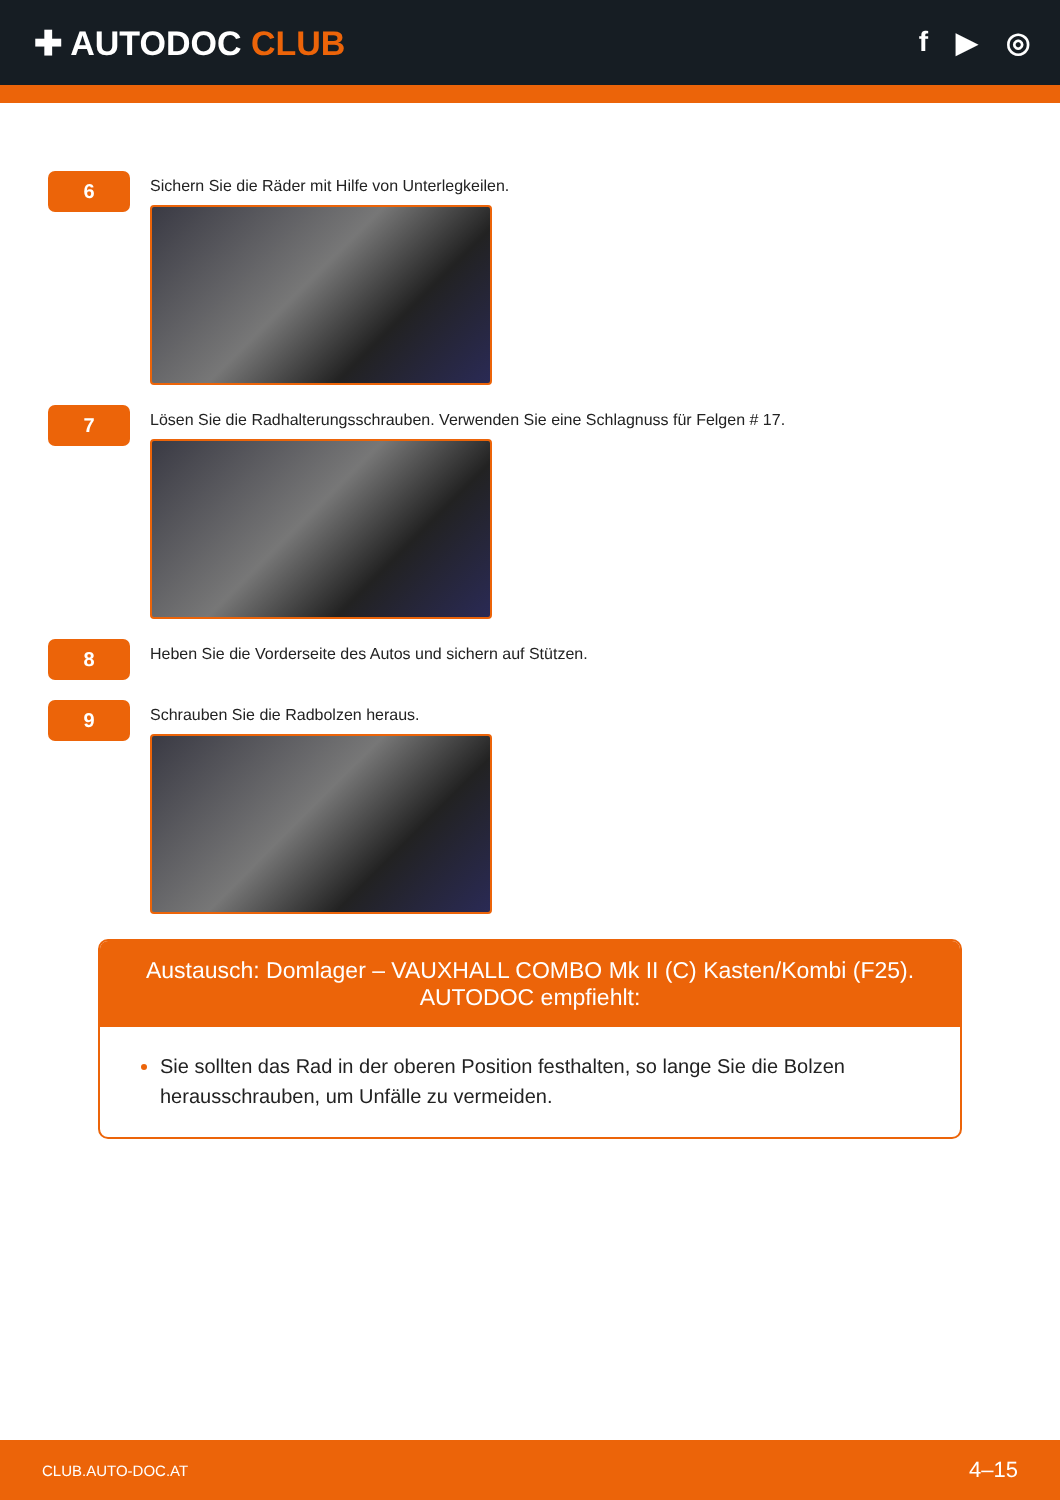✚ AUTODOC CLUB
f ▶ ◎
6
Sichern Sie die Räder mit Hilfe von Unterlegkeilen.
7
Lösen Sie die Radhalterungsschrauben. Verwenden Sie eine Schlagnuss für Felgen # 17.
8
Heben Sie die Vorderseite des Autos und sichern auf Stützen.
9
Schrauben Sie die Radbolzen heraus.
Austausch: Domlager – VAUXHALL COMBO Mk II (C) Kasten/Kombi (F25).
AUTODOC empfiehlt:
Sie sollten das Rad in der oberen Position festhalten, so lange Sie die Bolzen herausschrauben, um Unfälle zu vermeiden.
CLUB.AUTO-DOC.AT 4–15